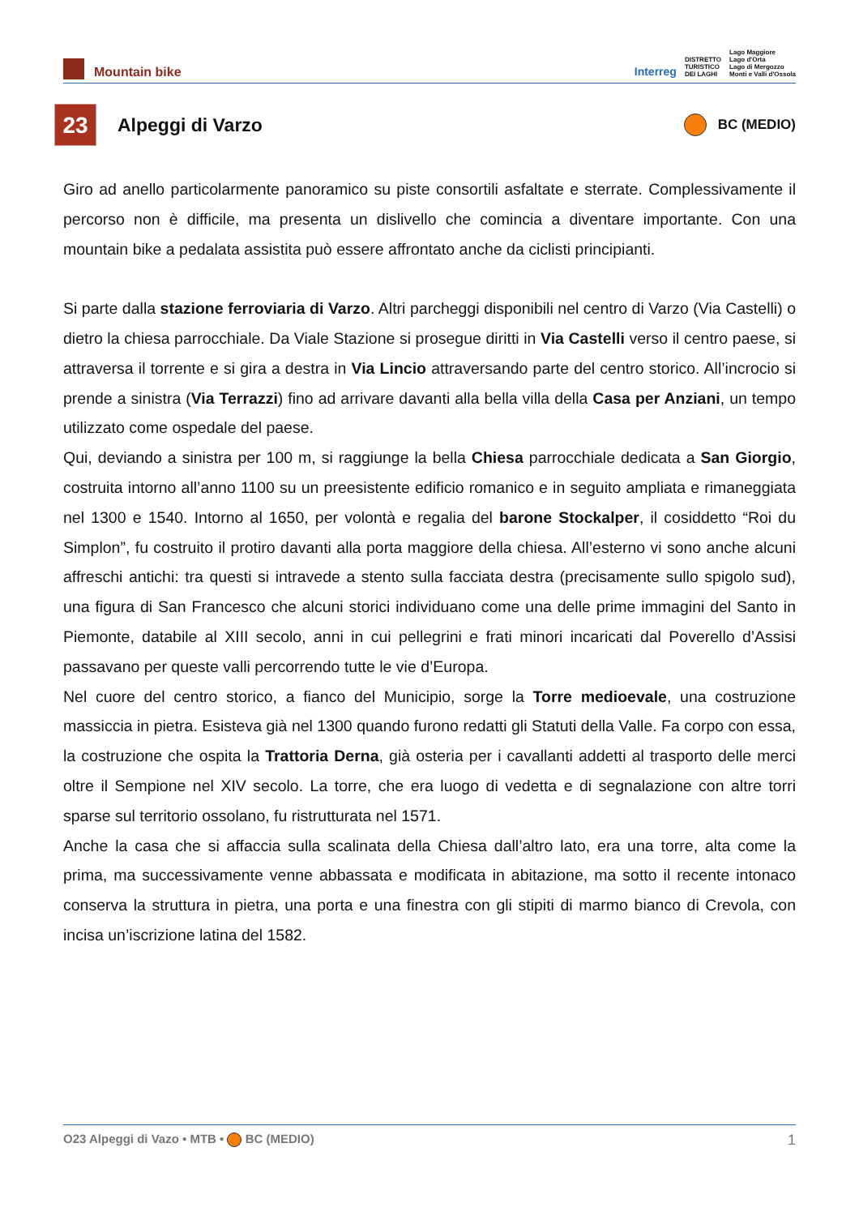Mountain bike
Interreg DISTRETTO
TURISTICO
DEI LAGHI Lago Maggiore
Lago d'Orta
Lago di Mergozzo
Monti e Valli d'Ossola
23
Alpeggi di Varzo
BC (MEDIO)
Giro ad anello particolarmente panoramico su piste consortili asfaltate e sterrate. Complessivamente il percorso non è difficile, ma presenta un dislivello che comincia a diventare importante. Con una mountain bike a pedalata assistita può essere affrontato anche da ciclisti principianti.
Si parte dalla stazione ferroviaria di Varzo. Altri parcheggi disponibili nel centro di Varzo (Via Castelli) o dietro la chiesa parrocchiale. Da Viale Stazione si prosegue diritti in Via Castelli verso il centro paese, si attraversa il torrente e si gira a destra in Via Lincio attraversando parte del centro storico. All’incrocio si prende a sinistra (Via Terrazzi) fino ad arrivare davanti alla bella villa della Casa per Anziani, un tempo utilizzato come ospedale del paese.
Qui, deviando a sinistra per 100 m, si raggiunge la bella Chiesa parrocchiale dedicata a San Giorgio, costruita intorno all’anno 1100 su un preesistente edificio romanico e in seguito ampliata e rimaneggiata nel 1300 e 1540. Intorno al 1650, per volontà e regalia del barone Stockalper, il cosiddetto “Roi du Simplon”, fu costruito il protiro davanti alla porta maggiore della chiesa. All’esterno vi sono anche alcuni affreschi antichi: tra questi si intravede a stento sulla facciata destra (precisamente sullo spigolo sud), una figura di San Francesco che alcuni storici individuano come una delle prime immagini del Santo in Piemonte, databile al XIII secolo, anni in cui pellegrini e frati minori incaricati dal Poverello d’Assisi passavano per queste valli percorrendo tutte le vie d’Europa.
Nel cuore del centro storico, a fianco del Municipio, sorge la Torre medioevale, una costruzione massiccia in pietra. Esisteva già nel 1300 quando furono redatti gli Statuti della Valle. Fa corpo con essa, la costruzione che ospita la Trattoria Derna, già osteria per i cavallanti addetti al trasporto delle merci oltre il Sempione nel XIV secolo. La torre, che era luogo di vedetta e di segnalazione con altre torri sparse sul territorio ossolano, fu ristrutturata nel 1571.
Anche la casa che si affaccia sulla scalinata della Chiesa dall’altro lato, era una torre, alta come la prima, ma successivamente venne abbassata e modificata in abitazione, ma sotto il recente intonaco conserva la struttura in pietra, una porta e una finestra con gli stipiti di marmo bianco di Crevola, con incisa un’iscrizione latina del 1582.
O23 Alpeggi di Vazo • MTB • BC (MEDIO) 1